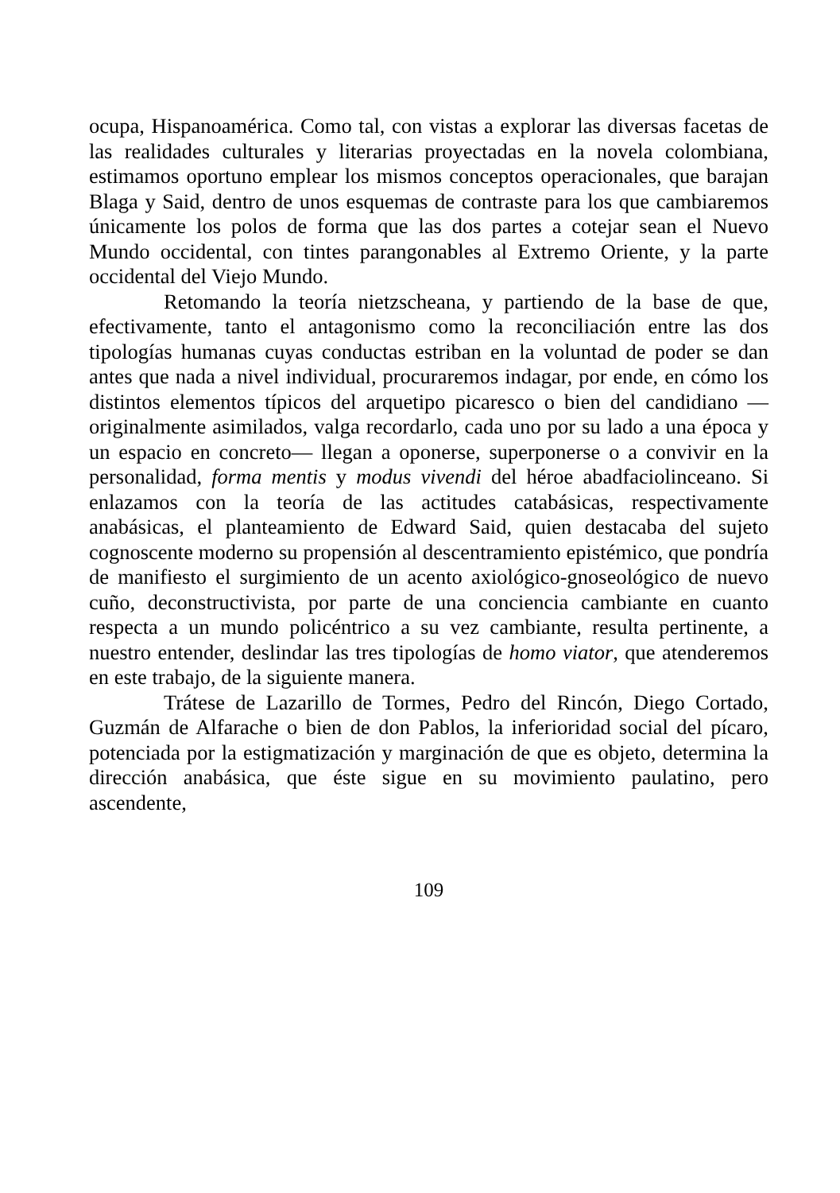ocupa, Hispanoamérica. Como tal, con vistas a explorar las diversas facetas de las realidades culturales y literarias proyectadas en la novela colombiana, estimamos oportuno emplear los mismos conceptos operacionales, que barajan Blaga y Said, dentro de unos esquemas de contraste para los que cambiaremos únicamente los polos de forma que las dos partes a cotejar sean el Nuevo Mundo occidental, con tintes parangonables al Extremo Oriente, y la parte occidental del Viejo Mundo.
Retomando la teoría nietzscheana, y partiendo de la base de que, efectivamente, tanto el antagonismo como la reconciliación entre las dos tipologías humanas cuyas conductas estriban en la voluntad de poder se dan antes que nada a nivel individual, procuraremos indagar, por ende, en cómo los distintos elementos típicos del arquetipo picaresco o bien del candidiano —originalmente asimilados, valga recordarlo, cada uno por su lado a una época y un espacio en concreto— llegan a oponerse, superponerse o a convivir en la personalidad, forma mentis y modus vivendi del héroe abadfaciolinceano. Si enlazamos con la teoría de las actitudes catabásicas, respectivamente anabásicas, el planteamiento de Edward Said, quien destacaba del sujeto cognoscente moderno su propensión al descentramiento epistémico, que pondría de manifiesto el surgimiento de un acento axiológico-gnoseológico de nuevo cuño, deconstructivista, por parte de una conciencia cambiante en cuanto respecta a un mundo policéntrico a su vez cambiante, resulta pertinente, a nuestro entender, deslindar las tres tipologías de homo viator, que atenderemos en este trabajo, de la siguiente manera.
Trátese de Lazarillo de Tormes, Pedro del Rincón, Diego Cortado, Guzmán de Alfarache o bien de don Pablos, la inferioridad social del pícaro, potenciada por la estigmatización y marginación de que es objeto, determina la dirección anabásica, que éste sigue en su movimiento paulatino, pero ascendente,
109